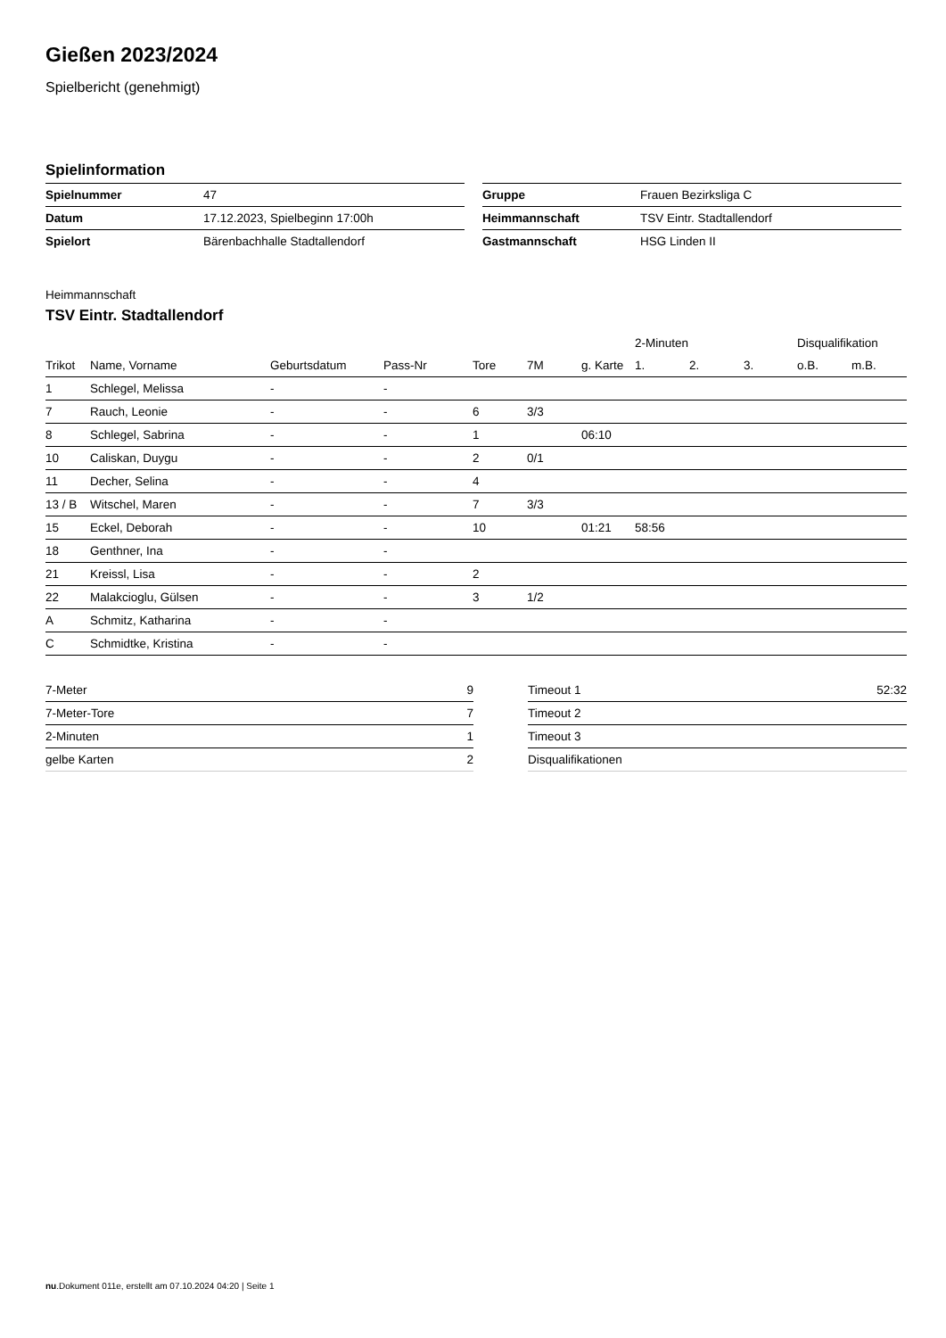Gießen 2023/2024
Spielbericht (genehmigt)
Spielinformation
| Spielnummer | 47 |
| Datum | 17.12.2023, Spielbeginn 17:00h |
| Spielort | Bärenbachhalle Stadtallendorf |
| Gruppe | Frauen Bezirksliga C |
| Heimmannschaft | TSV Eintr. Stadtallendorf |
| Gastmannschaft | HSG Linden II |
Heimmannschaft
TSV Eintr. Stadtallendorf
| | | | | | | | 2-Minuten | | | Disqualifikation | |
| --- | --- | --- | --- | --- | --- | --- | --- | --- | --- | --- | --- |
| Trikot | Name, Vorname | Geburtsdatum | Pass-Nr | Tore | 7M | g. Karte | 1. | 2. | 3. | o.B. | m.B. |
| 1 | Schlegel, Melissa | - | - | | | | | | | | |
| 7 | Rauch, Leonie | - | - | 6 | 3/3 | | | | | | |
| 8 | Schlegel, Sabrina | - | - | 1 | | 06:10 | | | | | |
| 10 | Caliskan, Duygu | - | - | 2 | 0/1 | | | | | | |
| 11 | Decher, Selina | - | - | 4 | | | | | | | |
| 13 / B | Witschel, Maren | - | - | 7 | 3/3 | | | | | | |
| 15 | Eckel, Deborah | - | - | 10 | | 01:21 | 58:56 | | | | |
| 18 | Genthner, Ina | - | - | | | | | | | | |
| 21 | Kreissl, Lisa | - | - | 2 | | | | | | | |
| 22 | Malakcioglu, Gülsen | - | - | 3 | 1/2 | | | | | | |
| A | Schmitz, Katharina | - | - | | | | | | | | |
| C | Schmidtke, Kristina | - | - | | | | | | | | |
| 7-Meter | 9 |
| 7-Meter-Tore | 7 |
| 2-Minuten | 1 |
| gelbe Karten | 2 |
| Timeout 1 | 52:32 |
| Timeout 2 | |
| Timeout 3 | |
| Disqualifikationen | |
nu.Dokument 011e, erstellt am 07.10.2024 04:20 | Seite 1